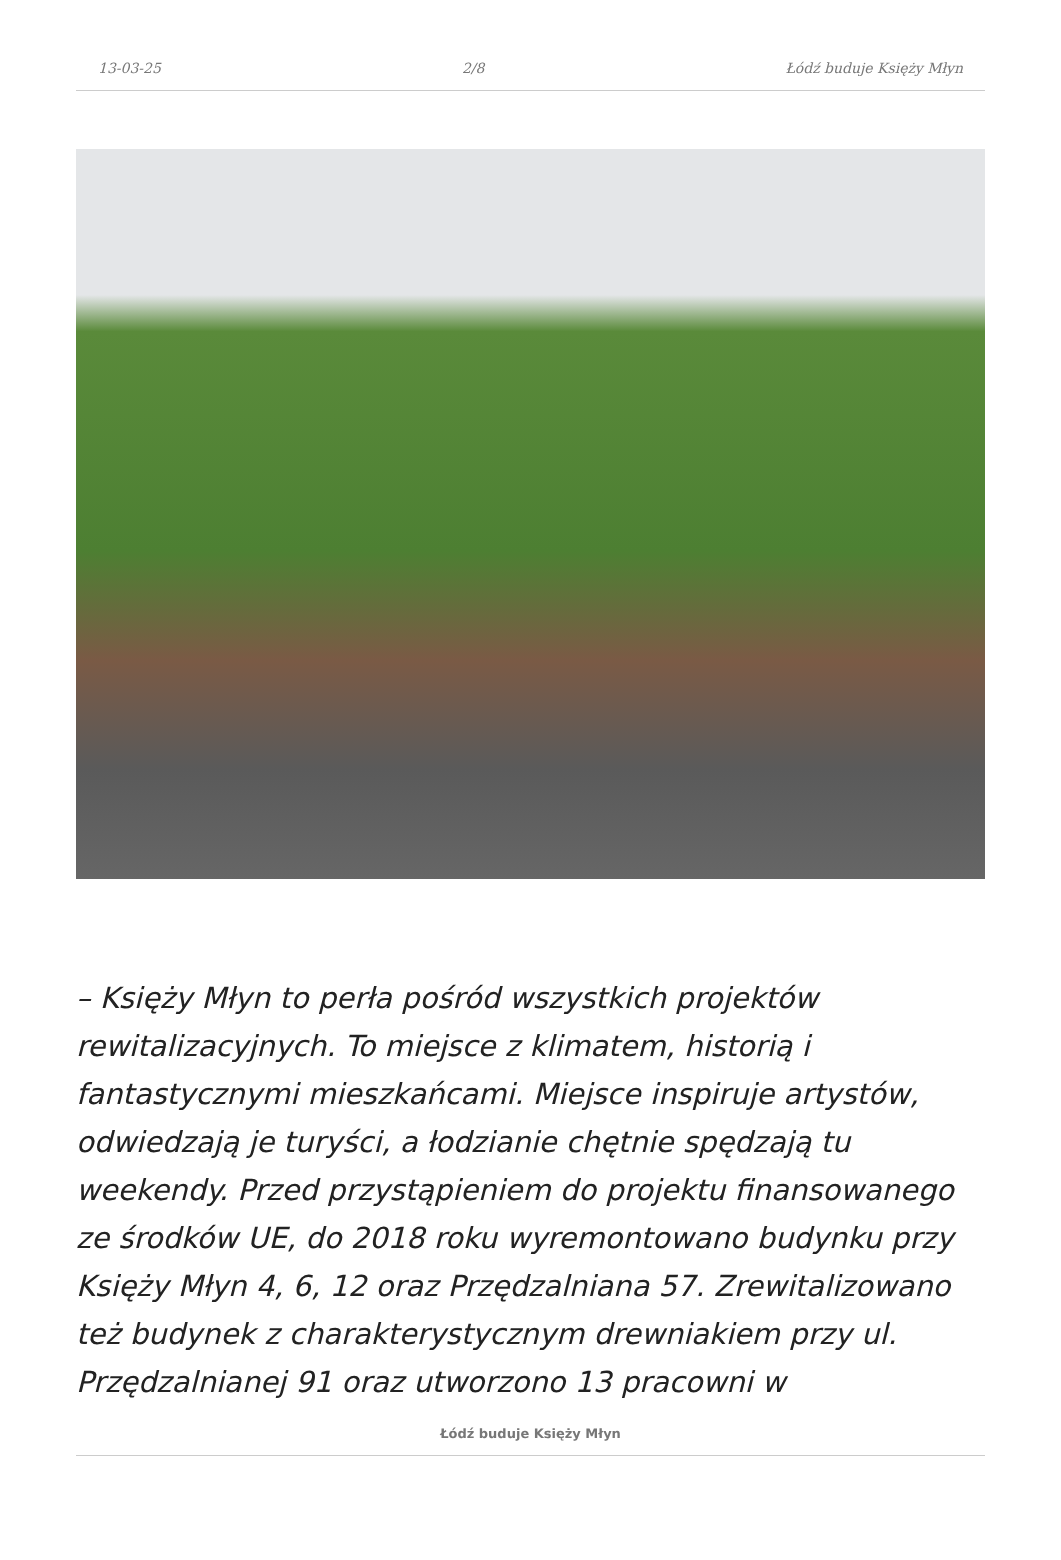13-03-25 2/8 Łódź buduje Księży Młyn
– Księży Młyn to perła pośród wszystkich projektów rewitalizacyjnych. To miejsce z klimatem, historią i fantastycznymi mieszkańcami. Miejsce inspiruje artystów, odwiedzają je turyści, a łodzianie chętnie spędzają tu weekendy. Przed przystąpieniem do projektu finansowanego ze środków UE, do 2018 roku wyremontowano budynku przy Księży Młyn 4, 6, 12 oraz Przędzalniana 57. Zrewitalizowano też budynek z charakterystycznym drewniakiem przy ul. Przędzalnianej 91 oraz utworzono 13 pracowni w
Łódź buduje Księży Młyn